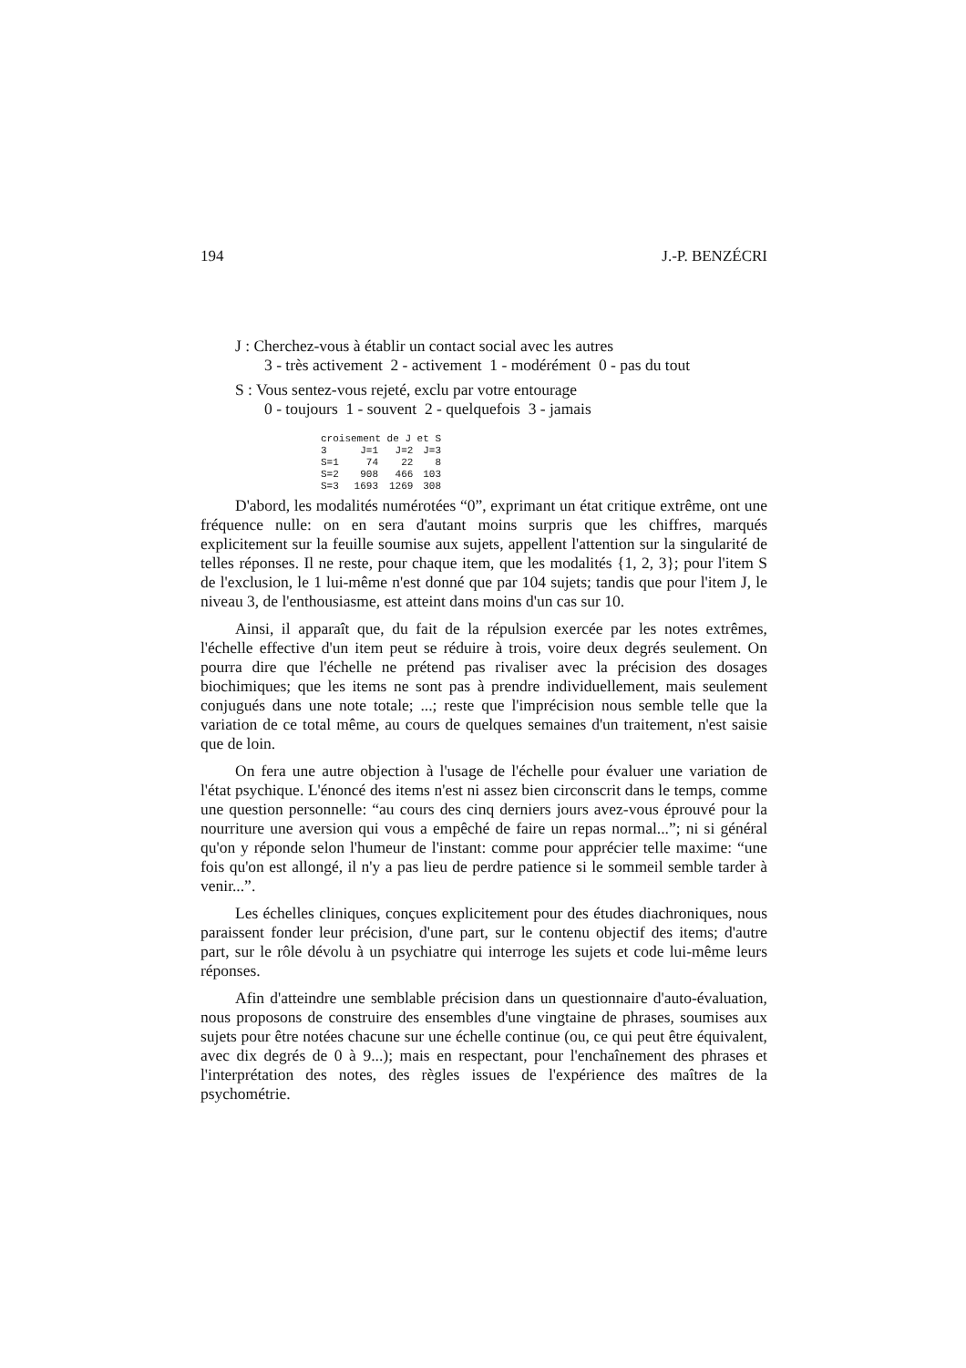194 J.-P. BENZÉCRI
J : Cherchez-vous à établir un contact social avec les autres
3 - très activement 2 - activement 1 - modérément 0 - pas du tout
S : Vous sentez-vous rejeté, exclu par votre entourage
0 - toujours 1 - souvent 2 - quelquefois 3 - jamais
| croisement de J et S | | | |
| --- | --- | --- | --- |
| 3 | J=1 | J=2 | J=3 |
| S=1 | 74 | 22 | 8 |
| S=2 | 908 | 466 | 103 |
| S=3 | 1693 | 1269 | 308 |
D'abord, les modalités numérotées “0”, exprimant un état critique extrême, ont une fréquence nulle: on en sera d'autant moins surpris que les chiffres, marqués explicitement sur la feuille soumise aux sujets, appellent l'attention sur la singularité de telles réponses. Il ne reste, pour chaque item, que les modalités {1, 2, 3}; pour l'item S de l'exclusion, le 1 lui-même n'est donné que par 104 sujets; tandis que pour l'item J, le niveau 3, de l'enthousiasme, est atteint dans moins d'un cas sur 10.
Ainsi, il apparaît que, du fait de la répulsion exercée par les notes extrêmes, l'échelle effective d'un item peut se réduire à trois, voire deux degrés seulement. On pourra dire que l'échelle ne prétend pas rivaliser avec la précision des dosages biochimiques; que les items ne sont pas à prendre individuellement, mais seulement conjugués dans une note totale; ...; reste que l'imprécision nous semble telle que la variation de ce total même, au cours de quelques semaines d'un traitement, n'est saisie que de loin.
On fera une autre objection à l'usage de l'échelle pour évaluer une variation de l'état psychique. L'énoncé des items n'est ni assez bien circonscrit dans le temps, comme une question personnelle: “au cours des cinq derniers jours avez-vous éprouvé pour la nourriture une aversion qui vous a empêché de faire un repas normal...”; ni si général qu'on y réponde selon l'humeur de l'instant: comme pour apprécier telle maxime: “une fois qu'on est allongé, il n'y a pas lieu de perdre patience si le sommeil semble tarder à venir...”.
Les échelles cliniques, conçues explicitement pour des études diachroniques, nous paraissent fonder leur précision, d'une part, sur le contenu objectif des items; d'autre part, sur le rôle dévolu à un psychiatre qui interroge les sujets et code lui-même leurs réponses.
Afin d'atteindre une semblable précision dans un questionnaire d'auto-évaluation, nous proposons de construire des ensembles d'une vingtaine de phrases, soumises aux sujets pour être notées chacune sur une échelle continue (ou, ce qui peut être équivalent, avec dix degrés de 0 à 9...); mais en respectant, pour l'enchaînement des phrases et l'interprétation des notes, des règles issues de l'expérience des maîtres de la psychométrie.